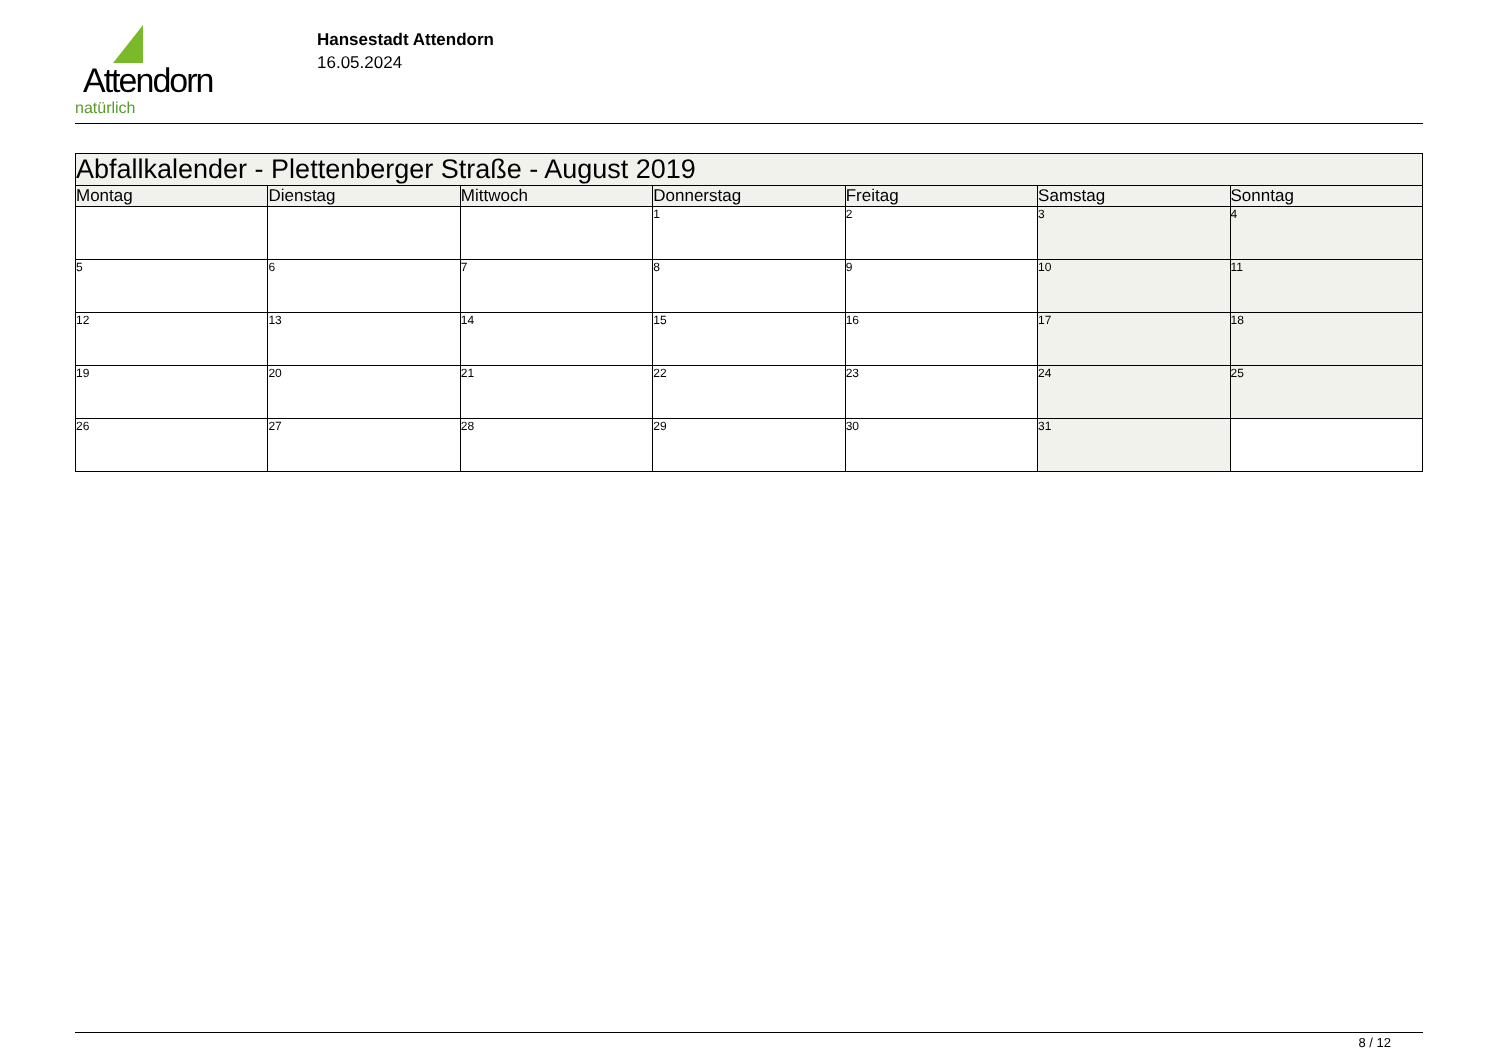Attendorn
natürlich
Hansestadt Attendorn
16.05.2024
| Abfallkalender - Plettenberger Straße - August 2019 | | | | | | |
| --- | --- | --- | --- | --- | --- | --- |
| Montag | Dienstag | Mittwoch | Donnerstag | Freitag | Samstag | Sonntag |
| | | | 1 | 2 | 3 | 4 |
| 5 | 6 | 7 | 8 | 9 | 10 | 11 |
| 12 | 13 | 14 | 15 | 16 | 17 | 18 |
| 19 | 20 | 21 | 22 | 23 | 24 | 25 |
| 26 | 27 | 28 | 29 | 30 | 31 | |
8 / 12